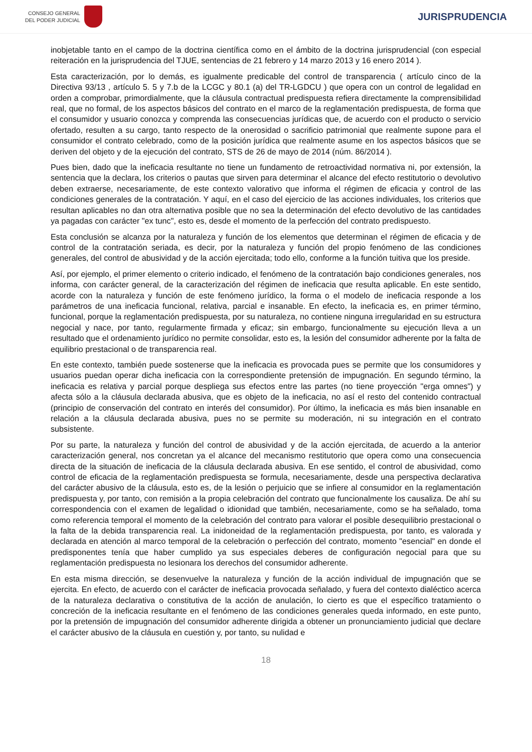CONSEJO GENERAL
DEL PODER JUDICIAL
JURISPRUDENCIA
inobjetable tanto en el campo de la doctrina científica como en el ámbito de la doctrina jurisprudencial (con especial reiteración en la jurisprudencia del TJUE, sentencias de 21 febrero y 14 marzo 2013 y 16 enero 2014 ).
Esta caracterización, por lo demás, es igualmente predicable del control de transparencia ( artículo cinco de la Directiva 93/13 , artículo 5. 5 y 7.b de la LCGC y 80.1 (a) del TR-LGDCU ) que opera con un control de legalidad en orden a comprobar, primordialmente, que la cláusula contractual predispuesta refiera directamente la comprensibilidad real, que no formal, de los aspectos básicos del contrato en el marco de la reglamentación predispuesta, de forma que el consumidor y usuario conozca y comprenda las consecuencias jurídicas que, de acuerdo con el producto o servicio ofertado, resulten a su cargo, tanto respecto de la onerosidad o sacrificio patrimonial que realmente supone para el consumidor el contrato celebrado, como de la posición jurídica que realmente asume en los aspectos básicos que se deriven del objeto y de la ejecución del contrato, STS de 26 de mayo de 2014 (núm. 86/2014 ).
Pues bien, dado que la ineficacia resultante no tiene un fundamento de retroactividad normativa ni, por extensión, la sentencia que la declara, los criterios o pautas que sirven para determinar el alcance del efecto restitutorio o devolutivo deben extraerse, necesariamente, de este contexto valorativo que informa el régimen de eficacia y control de las condiciones generales de la contratación. Y aquí, en el caso del ejercicio de las acciones individuales, los criterios que resultan aplicables no dan otra alternativa posible que no sea la determinación del efecto devolutivo de las cantidades ya pagadas con carácter "ex tunc", esto es, desde el momento de la perfección del contrato predispuesto.
Esta conclusión se alcanza por la naturaleza y función de los elementos que determinan el régimen de eficacia y de control de la contratación seriada, es decir, por la naturaleza y función del propio fenómeno de las condiciones generales, del control de abusividad y de la acción ejercitada; todo ello, conforme a la función tuitiva que los preside.
Así, por ejemplo, el primer elemento o criterio indicado, el fenómeno de la contratación bajo condiciones generales, nos informa, con carácter general, de la caracterización del régimen de ineficacia que resulta aplicable. En este sentido, acorde con la naturaleza y función de este fenómeno jurídico, la forma o el modelo de ineficacia responde a los parámetros de una ineficacia funcional, relativa, parcial e insanable. En efecto, la ineficacia es, en primer término, funcional, porque la reglamentación predispuesta, por su naturaleza, no contiene ninguna irregularidad en su estructura negocial y nace, por tanto, regularmente firmada y eficaz; sin embargo, funcionalmente su ejecución lleva a un resultado que el ordenamiento jurídico no permite consolidar, esto es, la lesión del consumidor adherente por la falta de equilibrio prestacional o de transparencia real.
En este contexto, también puede sostenerse que la ineficacia es provocada pues se permite que los consumidores y usuarios puedan operar dicha ineficacia con la correspondiente pretensión de impugnación. En segundo término, la ineficacia es relativa y parcial porque despliega sus efectos entre las partes (no tiene proyección "erga omnes") y afecta sólo a la cláusula declarada abusiva, que es objeto de la ineficacia, no así el resto del contenido contractual (principio de conservación del contrato en interés del consumidor). Por último, la ineficacia es más bien insanable en relación a la cláusula declarada abusiva, pues no se permite su moderación, ni su integración en el contrato subsistente.
Por su parte, la naturaleza y función del control de abusividad y de la acción ejercitada, de acuerdo a la anterior caracterización general, nos concretan ya el alcance del mecanismo restitutorio que opera como una consecuencia directa de la situación de ineficacia de la cláusula declarada abusiva. En ese sentido, el control de abusividad, como control de eficacia de la reglamentación predispuesta se formula, necesariamente, desde una perspectiva declarativa del carácter abusivo de la cláusula, esto es, de la lesión o perjuicio que se infiere al consumidor en la reglamentación predispuesta y, por tanto, con remisión a la propia celebración del contrato que funcionalmente los causaliza. De ahí su correspondencia con el examen de legalidad o idionidad que también, necesariamente, como se ha señalado, toma como referencia temporal el momento de la celebración del contrato para valorar el posible desequilibrio prestacional o la falta de la debida transparencia real. La inidoneidad de la reglamentación predispuesta, por tanto, es valorada y declarada en atención al marco temporal de la celebración o perfección del contrato, momento "esencial" en donde el predisponentes tenía que haber cumplido ya sus especiales deberes de configuración negocial para que su reglamentación predispuesta no lesionara los derechos del consumidor adherente.
En esta misma dirección, se desenvuelve la naturaleza y función de la acción individual de impugnación que se ejercita. En efecto, de acuerdo con el carácter de ineficacia provocada señalado, y fuera del contexto dialéctico acerca de la naturaleza declarativa o constitutiva de la acción de anulación, lo cierto es que el específico tratamiento o concreción de la ineficacia resultante en el fenómeno de las condiciones generales queda informado, en este punto, por la pretensión de impugnación del consumidor adherente dirigida a obtener un pronunciamiento judicial que declare el carácter abusivo de la cláusula en cuestión y, por tanto, su nulidad e
18